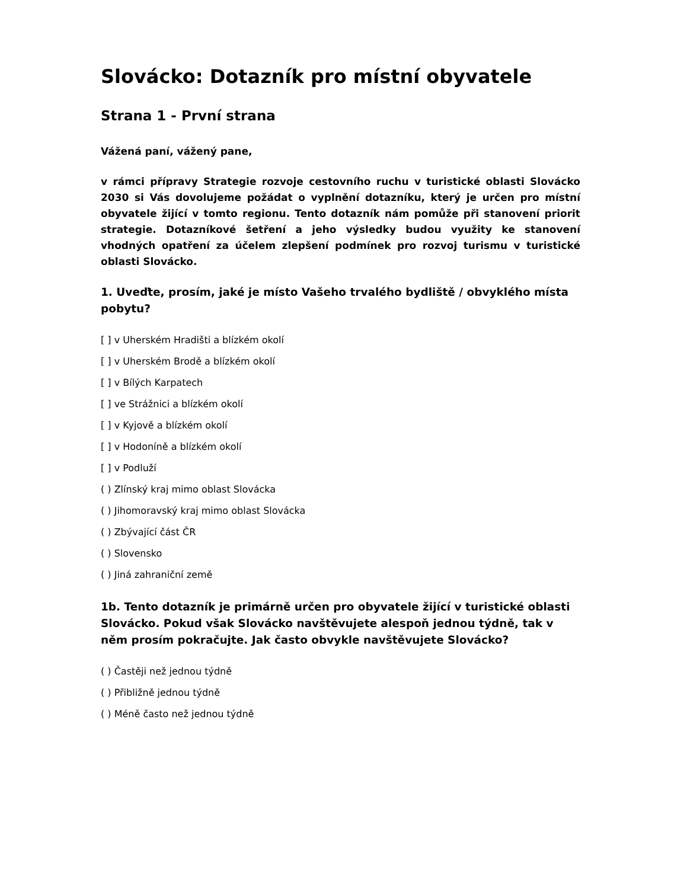Slovácko: Dotazník pro místní obyvatele
Strana 1 - První strana
Vážená paní, vážený pane,
v rámci přípravy Strategie rozvoje cestovního ruchu v turistické oblasti Slovácko 2030 si Vás dovolujeme požádat o vyplnění dotazníku, který je určen pro místní obyvatele žijící v tomto regionu. Tento dotazník nám pomůže při stanovení priorit strategie. Dotazníkové šetření a jeho výsledky budou využity ke stanovení vhodných opatření za účelem zlepšení podmínek pro rozvoj turismu v turistické oblasti Slovácko.
1. Uveďte, prosím, jaké je místo Vašeho trvalého bydliště / obvyklého místa pobytu?
[ ] v Uherském Hradišti a blízkém okolí
[ ] v Uherském Brodě a blízkém okolí
[ ] v Bílých Karpatech
[ ] ve Strážnici a blízkém okolí
[ ] v Kyjově a blízkém okolí
[ ] v Hodoníně a blízkém okolí
[ ] v Podluží
( ) Zlínský kraj mimo oblast Slovácka
( ) Jihomoravský kraj mimo oblast Slovácka
( ) Zbývající část ČR
( ) Slovensko
( ) Jiná zahraniční země
1b. Tento dotazník je primárně určen pro obyvatele žijící v turistické oblasti Slovácko. Pokud však Slovácko navštěvujete alespoň jednou týdně, tak v něm prosím pokračujte. Jak často obvykle navštěvujete Slovácko?
( ) Častěji než jednou týdně
( ) Přibližně jednou týdně
( ) Méně často než jednou týdně